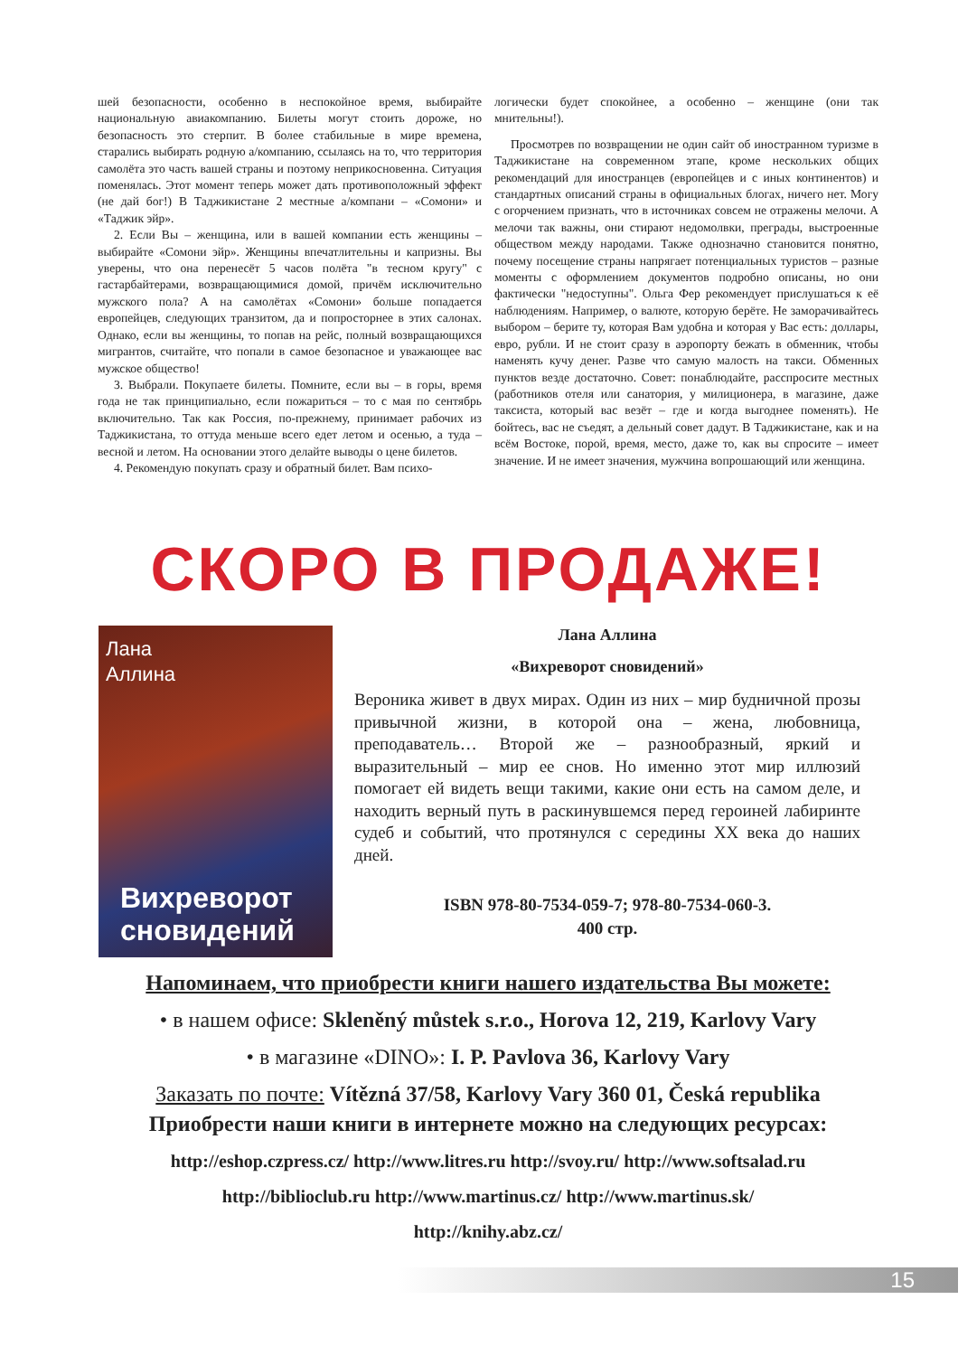шей безопасности, особенно в неспокойное время, выбирайте национальную авиакомпанию. Билеты могут стоить дороже, но безопасность это стерпит. В более стабильные в мире времена, старались выбирать родную а/компанию, ссылаясь на то, что территория самолёта это часть вашей страны и поэтому неприкосновенна. Ситуация поменялась. Этот момент теперь может дать противоположный эффект (не дай бог!) В Таджикистане 2 местные а/компани – «Сомони» и «Таджик эйр».
2. Если Вы – женщина, или в вашей компании есть женщины – выбирайте «Сомони эйр». Женщины впечатлительны и капризны. Вы уверены, что она перенесёт 5 часов полёта "в тесном кругу" с гастарбайтерами, возвращающимися домой, причём исключительно мужского пола? А на самолётах «Сомони» больше попадается европейцев, следующих транзитом, да и попросторнее в этих салонах. Однако, если вы женщины, то попав на рейс, полный возвращающихся мигрантов, считайте, что попали в самое безопасное и уважающее вас мужское общество!
3. Выбрали. Покупаете билеты. Помните, если вы – в горы, время года не так принципиально, если пожариться – то с мая по сентябрь включительно. Так как Россия, по-прежнему, принимает рабочих из Таджикистана, то оттуда меньше всего едет летом и осенью, а туда – весной и летом. На основании этого делайте выводы о цене билетов.
4. Рекомендую покупать сразу и обратный билет. Вам психо-
логически будет спокойнее, а особенно – женщине (они так мнительны!).
Просмотрев по возвращении не один сайт об иностранном туризме в Таджикистане на современном этапе, кроме нескольких общих рекомендаций для иностранцев (европейцев и с иных континентов) и стандартных описаний страны в официальных блогах, ничего нет. Могу с огорчением признать, что в источниках совсем не отражены мелочи. А мелочи так важны, они стирают недомолвки, преграды, выстроенные обществом между народами. Также однозначно становится понятно, почему посещение страны напрягает потенциальных туристов – разные моменты с оформлением документов подробно описаны, но они фактически "недоступны". Ольга Фер рекомендует прислушаться к её наблюдениям. Например, о валюте, которую берёте. Не заморачивайтесь выбором – берите ту, которая Вам удобна и которая у Вас есть: доллары, евро, рубли. И не стоит сразу в аэропорту бежать в обменник, чтобы наменять кучу денег. Разве что самую малость на такси. Обменных пунктов везде достаточно. Совет: понаблюдайте, расспросите местных (работников отеля или санатория, у милиционера, в магазине, даже таксиста, который вас везёт – где и когда выгоднее поменять). Не бойтесь, вас не съедят, а дельный совет дадут. В Таджикистане, как и на всём Востоке, порой, время, место, даже то, как вы спросите – имеет значение. И не имеет значения, мужчина вопрошающий или женщина.
СКОРО В ПРОДАЖЕ!
Лана
Аллина
Вихреворот
сновидений
Лана Аллина
«Вихреворот сновидений»
Вероника живет в двух мирах. Один из них – мир будничной прозы привычной жизни, в которой она – жена, любовница, преподаватель… Второй же – разнообразный, яркий и выразительный – мир ее снов. Но именно этот мир иллюзий помогает ей видеть вещи такими, какие они есть на самом деле, и находить верный путь в раскинувшемся перед героиней лабиринте судеб и событий, что протянулся с середины XX века до наших дней.
ISBN 978-80-7534-059-7; 978-80-7534-060-3.
400 стр.
Напоминаем, что приобрести книги нашего издательства Вы можете:
• в нашем офисе: Skleněný můstek s.r.o., Horova 12, 219, Karlovy Vary
• в магазине «DINO»: I. P. Pavlova 36, Karlovy Vary
Заказать по почте: Vítězná 37/58, Karlovy Vary 360 01, Česká republika
Приобрести наши книги в интернете можно на следующих ресурсах:
http://eshop.czpress.cz/ http://www.litres.ru http://svoy.ru/ http://www.softsalad.ru
http://biblioclub.ru http://www.martinus.cz/ http://www.martinus.sk/
http://knihy.abz.cz/
15